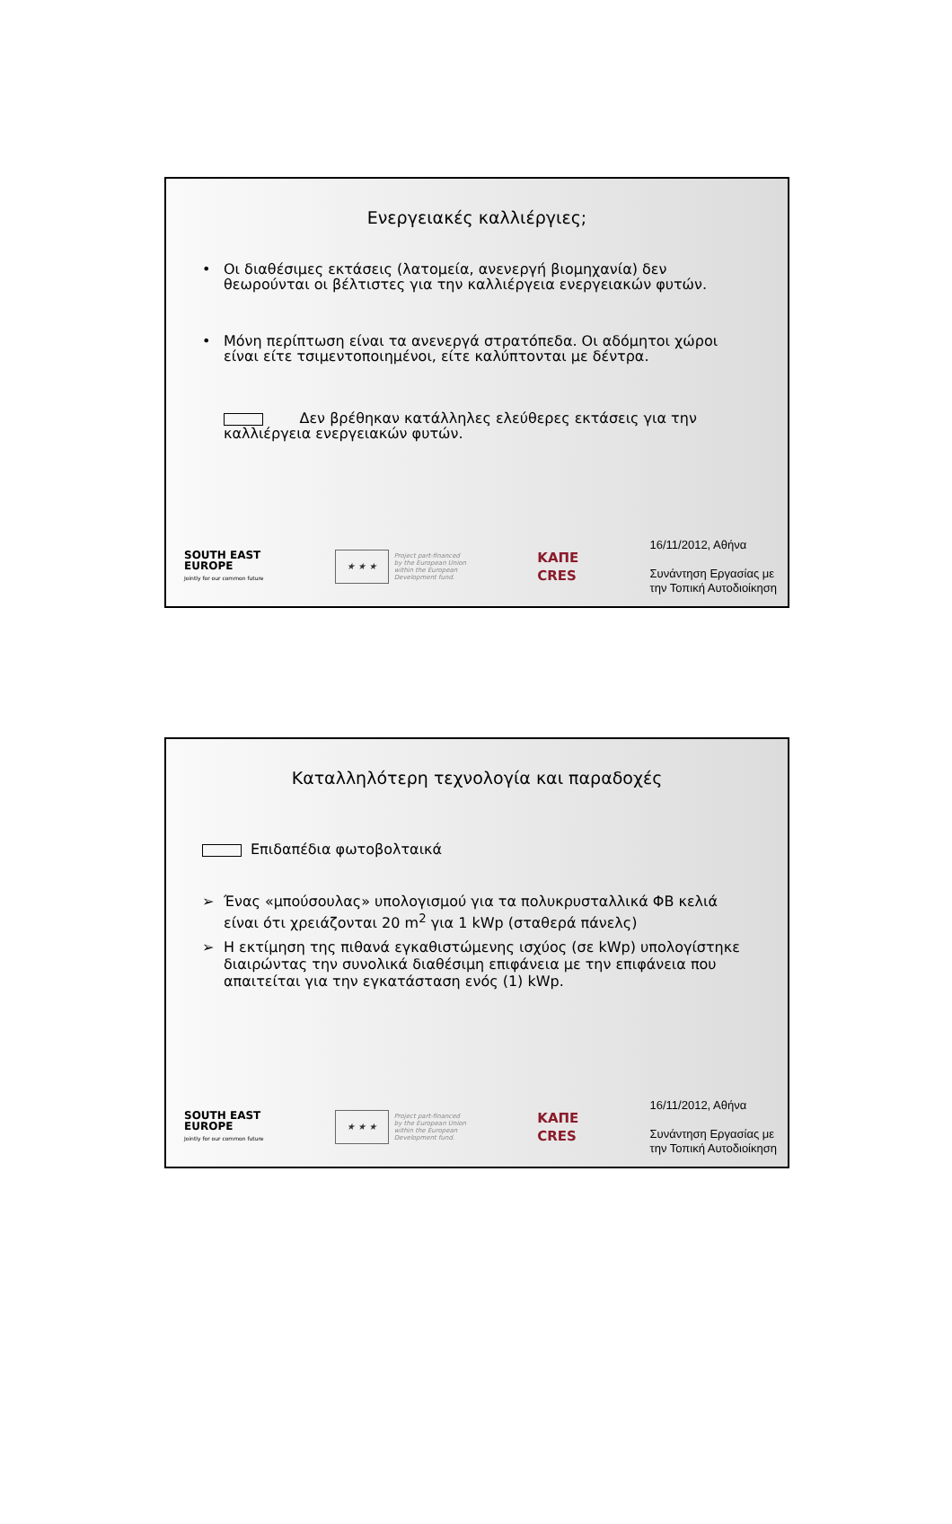Ενεργειακές καλλιέργιες;
• Οι διαθέσιμες εκτάσεις (λατομεία, ανενεργή βιομηχανία) δεν θεωρούνται οι βέλτιστες για την καλλιέργεια ενεργειακών φυτών.
• Μόνη περίπτωση είναι τα ανενεργά στρατόπεδα. Οι αδόμητοι χώροι είναι είτε τσιμεντοποιημένοι, είτε καλύπτονται με δέντρα.
Δεν βρέθηκαν κατάλληλες ελεύθερες εκτάσεις για την καλλιέργεια ενεργειακών φυτών.
SOUTH EAST
EUROPE
Jointly for our common future
★ ★ ★
Project part-financed
by the European Union
within the European
Development fund.
ΚΑΠΕ
CRES
16/11/2012, Αθήνα
Συνάντηση Εργασίας με
την Τοπική Αυτοδιοίκηση
Καταλληλότερη τεχνολογία και παραδοχές
Επιδαπέδια φωτοβολταικά
➢ Ένας «μπούσουλας» υπολογισμού για τα πολυκρυσταλλικά ΦΒ κελιά είναι ότι χρειάζονται 20 m<sup>2</sup> για 1 kWp (σταθερά πάνελς)
➢ Η εκτίμηση της πιθανά εγκαθιστώμενης ισχύος (σε kWp) υπολογίστηκε διαιρώντας την συνολικά διαθέσιμη επιφάνεια με την επιφάνεια που απαιτείται για την εγκατάσταση ενός (1) kWp.
SOUTH EAST
EUROPE
Jointly for our common future
★ ★ ★
Project part-financed
by the European Union
within the European
Development fund.
ΚΑΠΕ
CRES
16/11/2012, Αθήνα
Συνάντηση Εργασίας με
την Τοπική Αυτοδιοίκηση